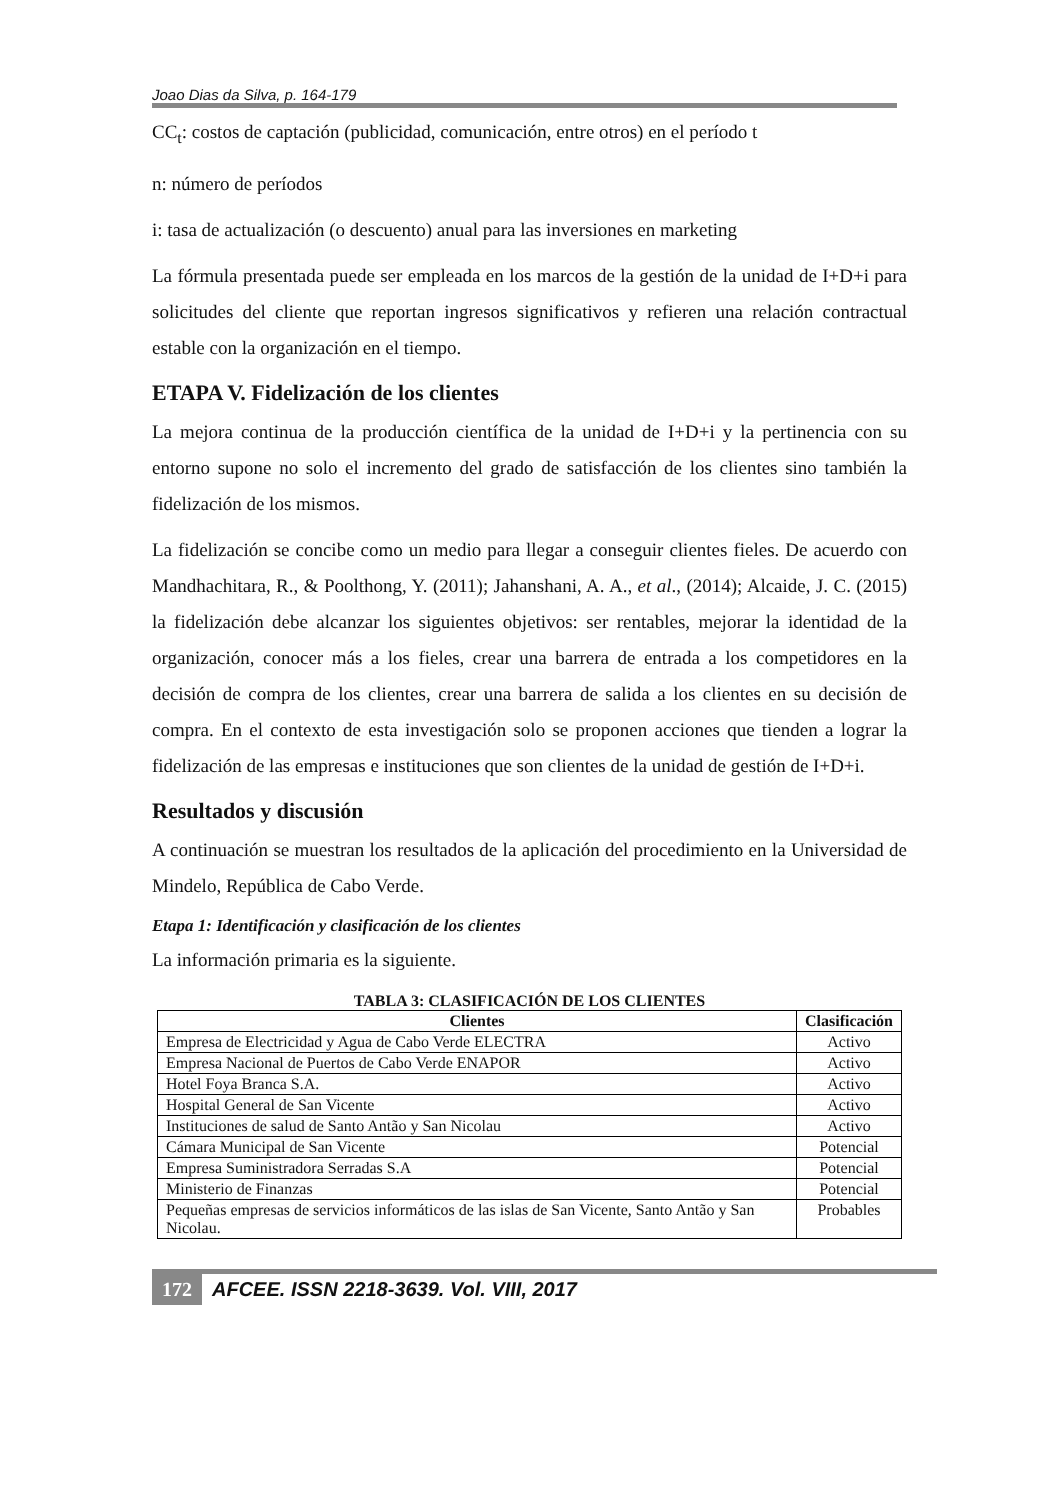Joao Dias da Silva, p. 164-179
CC<sub>t</sub>: costos de captación (publicidad, comunicación, entre otros) en el período t
n: número de períodos
i: tasa de actualización (o descuento) anual para las inversiones en marketing
La fórmula presentada puede ser empleada en los marcos de la gestión de la unidad de I+D+i para solicitudes del cliente que reportan ingresos significativos y refieren una relación contractual estable con la organización en el tiempo.
ETAPA V. Fidelización de los clientes
La mejora continua de la producción científica de la unidad de I+D+i y la pertinencia con su entorno supone no solo el incremento del grado de satisfacción de los clientes sino también la fidelización de los mismos.
La fidelización se concibe como un medio para llegar a conseguir clientes fieles. De acuerdo con Mandhachitara, R., & Poolthong, Y. (2011); Jahanshani, A. A., et al., (2014); Alcaide, J. C. (2015) la fidelización debe alcanzar los siguientes objetivos: ser rentables, mejorar la identidad de la organización, conocer más a los fieles, crear una barrera de entrada a los competidores en la decisión de compra de los clientes, crear una barrera de salida a los clientes en su decisión de compra. En el contexto de esta investigación solo se proponen acciones que tienden a lograr la fidelización de las empresas e instituciones que son clientes de la unidad de gestión de I+D+i.
Resultados y discusión
A continuación se muestran los resultados de la aplicación del procedimiento en la Universidad de Mindelo, República de Cabo Verde.
Etapa 1: Identificación y clasificación de los clientes
La información primaria es la siguiente.
TABLA 3: CLASIFICACIÓN DE LOS CLIENTES
| Clientes | Clasificación |
| --- | --- |
| Empresa de Electricidad y Agua de Cabo Verde ELECTRA | Activo |
| Empresa Nacional de Puertos de Cabo Verde ENAPOR | Activo |
| Hotel Foya Branca S.A. | Activo |
| Hospital General de San Vicente | Activo |
| Instituciones de salud de Santo Antão y San Nicolau | Activo |
| Cámara Municipal de San Vicente | Potencial |
| Empresa Suministradora Serradas S.A | Potencial |
| Ministerio de Finanzas | Potencial |
| Pequeñas empresas de servicios informáticos de las islas de San Vicente, Santo Antão y San Nicolau. | Probables |
172 AFCEE. ISSN 2218-3639. Vol. VIII, 2017